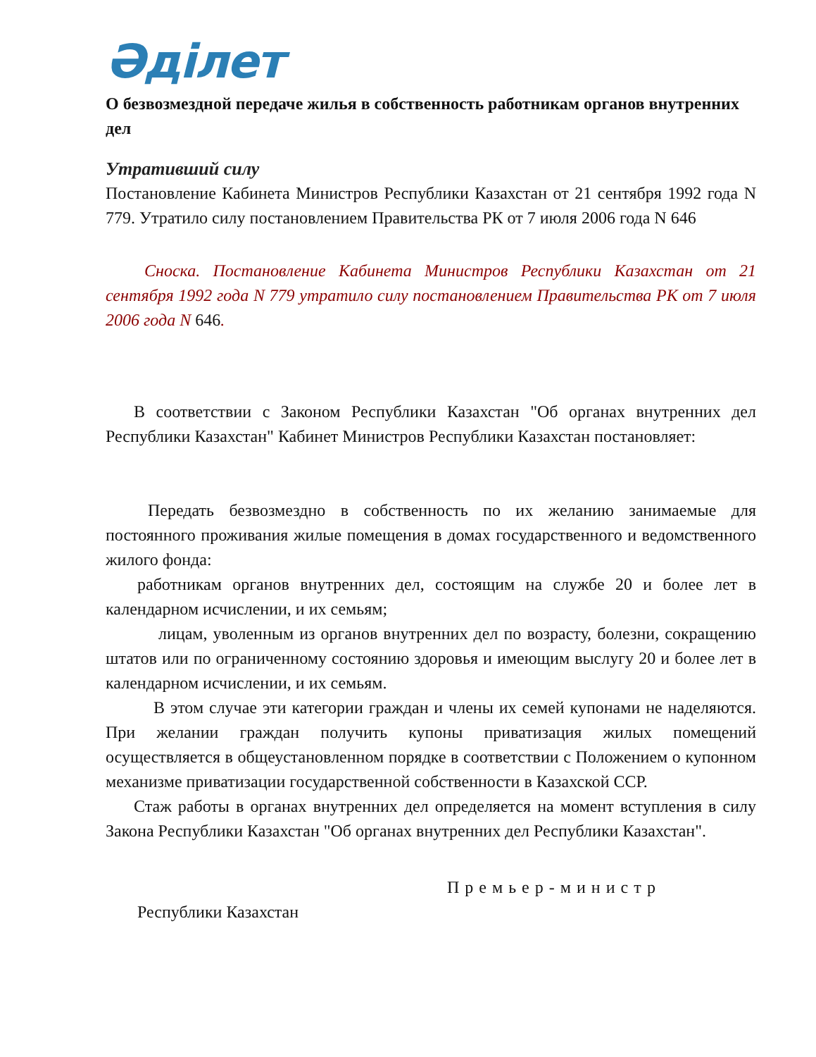Әділет
О безвозмездной передаче жилья в собственность работникам органов внутренних дел
Утративший силу
Постановление Кабинета Министров Республики Казахстан от 21 сентября 1992 года N 779. Утратило силу постановлением Правительства РК от 7 июля 2006 года N 646
Сноска. Постановление Кабинета Министров Республики Казахстан от 21 сентября 1992 года N 779 утратило силу постановлением Правительства РК от 7 июля 2006 года N 646.
В соответствии с Законом Республики Казахстан "Об органах внутренних дел Республики Казахстан" Кабинет Министров Республики Казахстан постановляет:
Передать безвозмездно в собственность по их желанию занимаемые для постоянного проживания жилые помещения в домах государственного и ведомственного жилого фонда:
работникам органов внутренних дел, состоящим на службе 20 и более лет в календарном исчислении, и их семьям;
лицам, уволенным из органов внутренних дел по возрасту, болезни, сокращению штатов или по ограниченному состоянию здоровья и имеющим выслугу 20 и более лет в календарном исчислении, и их семьям.
В этом случае эти категории граждан и члены их семей купонами не наделяются. При желании граждан получить купоны приватизация жилых помещений осуществляется в общеустановленном порядке в соответствии с Положением о купонном механизме приватизации государственной собственности в Казахской ССР.
Стаж работы в органах внутренних дел определяется на момент вступления в силу Закона Республики Казахстан "Об органах внутренних дел Республики Казахстан".
Премьер-министр
Республики Казахстан